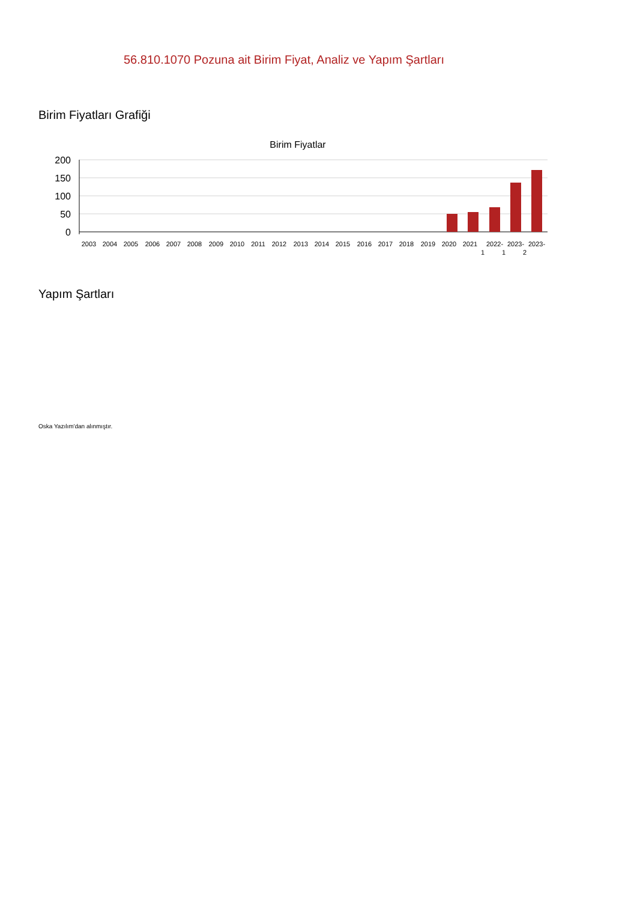56.810.1070 Pozuna ait Birim Fiyat, Analiz ve Yapım Şartları
Birim Fiyatları Grafiği
Birim Fiyatlar
200
150
100
50
0
2003
2004
2005
2006
2007
2008
2009
2010
2011
2012
2013
2014
2015
2016
2017
2018
2019
2020
2021
2022-
2023-
2023-
1
1
2
Yapım Şartları
Oska Yazılım'dan alınmıştır.